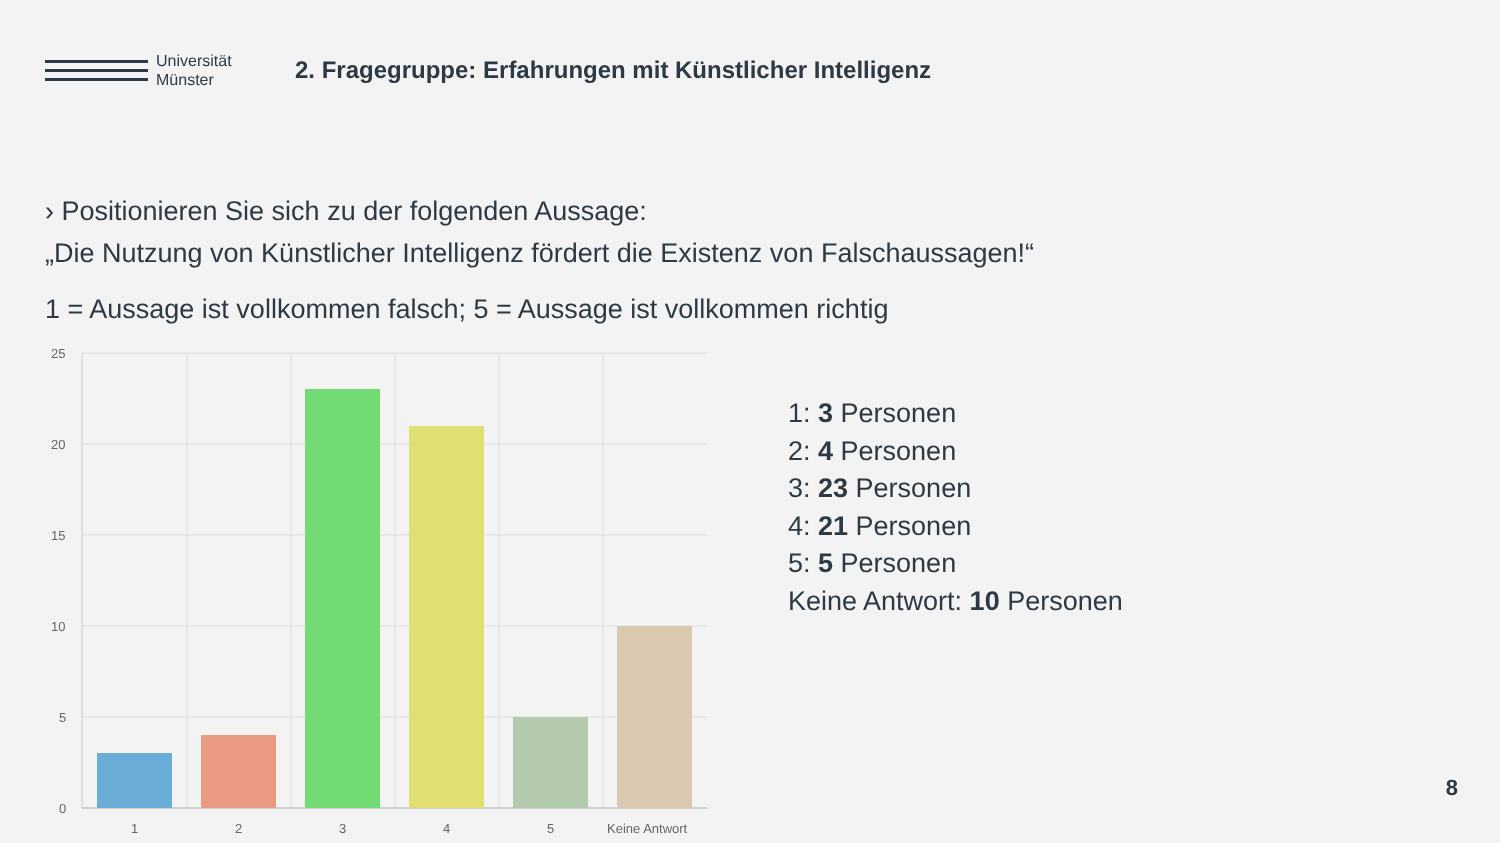Universität
Münster
2. Fragegruppe: Erfahrungen mit Künstlicher Intelligenz
› Positionieren Sie sich zu der folgenden Aussage:
„Die Nutzung von Künstlicher Intelligenz fördert die Existenz von Falschaussagen!“
1 = Aussage ist vollkommen falsch; 5 = Aussage ist vollkommen richtig
25
20
15
10
5
0
1
2
3
4
5
Keine Antwort
1: 3 Personen
2: 4 Personen
3: 23 Personen
4: 21 Personen
5: 5 Personen
Keine Antwort: 10 Personen
8